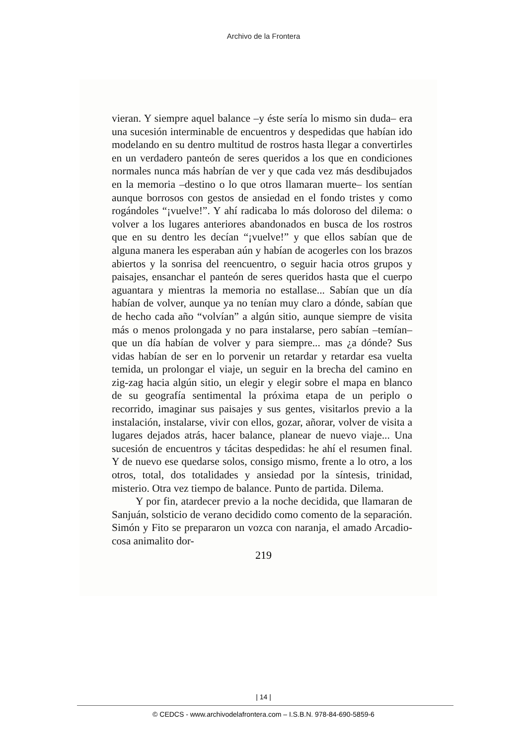Archivo de la Frontera
vieran. Y siempre aquel balance –y éste sería lo mismo sin duda– era una sucesión interminable de encuentros y despedidas que habían ido modelando en su dentro multitud de rostros hasta llegar a convertirles en un verdadero panteón de seres queridos a los que en condiciones normales nunca más habrían de ver y que cada vez más desdibujados en la memoria –destino o lo que otros llamaran muerte– los sentían aunque borrosos con gestos de ansiedad en el fondo tristes y como rogándoles “¡vuelve!”. Y ahí radicaba lo más doloroso del dilema: o volver a los lugares anteriores abandonados en busca de los rostros que en su dentro les decían “¡vuelve!” y que ellos sabían que de alguna manera les esperaban aún y habían de acogerles con los brazos abiertos y la sonrisa del reencuentro, o seguir hacia otros grupos y paisajes, ensanchar el panteón de seres queridos hasta que el cuerpo aguantara y mientras la memoria no estallase... Sabían que un día habían de volver, aunque ya no tenían muy claro a dónde, sabían que de hecho cada año “volvían” a algún sitio, aunque siempre de visita más o menos prolongada y no para instalarse, pero sabían –temían– que un día habían de volver y para siempre... mas ¿a dónde? Sus vidas habían de ser en lo porvenir un retardar y retardar esa vuelta temida, un prolongar el viaje, un seguir en la brecha del camino en zig-zag hacia algún sitio, un elegir y elegir sobre el mapa en blanco de su geografía sentimental la próxima etapa de un periplo o recorrido, imaginar sus paisajes y sus gentes, visitarlos previo a la instalación, instalarse, vivir con ellos, gozar, añorar, volver de visita a lugares dejados atrás, hacer balance, planear de nuevo viaje... Una sucesión de encuentros y tácitas despedidas: he ahí el resumen final. Y de nuevo ese quedarse solos, consigo mismo, frente a lo otro, a los otros, total, dos totalidades y ansiedad por la síntesis, trinidad, misterio. Otra vez tiempo de balance. Punto de partida. Dilema.
Y por fin, atardecer previo a la noche decidida, que llamaran de Sanjuán, solsticio de verano decidido como comento de la separación. Simón y Fito se prepararon un vozca con naranja, el amado Arcadio-cosa animalito dor-
219
| 14 |
© CEDCS - www.archivodelafrontera.com – I.S.B.N. 978-84-690-5859-6